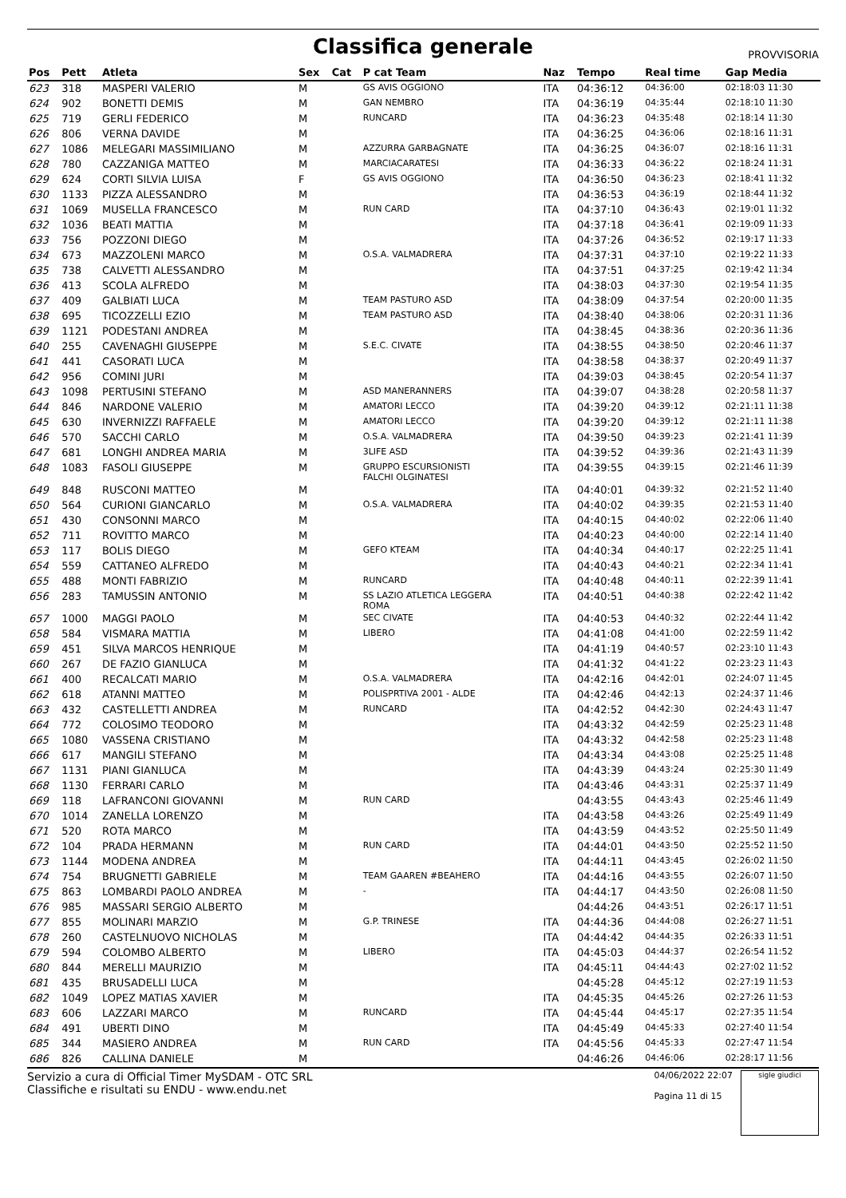Classifica generale
PROVVISORIA
| Pos | Pett | Atleta | Sex | Cat | P cat Team | Naz | Tempo | Real time | Gap Media |
| --- | --- | --- | --- | --- | --- | --- | --- | --- | --- |
| 623 | 318 | MASPERI VALERIO | M | | GS AVIS OGGIONO | ITA | 04:36:12 | 04:36:00 | 02:18:03 11:30 |
| 624 | 902 | BONETTI DEMIS | M | | GAN NEMBRO | ITA | 04:36:19 | 04:35:44 | 02:18:10 11:30 |
| 625 | 719 | GERLI FEDERICO | M | | RUNCARD | ITA | 04:36:23 | 04:35:48 | 02:18:14 11:30 |
| 626 | 806 | VERNA DAVIDE | M | | | ITA | 04:36:25 | 04:36:06 | 02:18:16 11:31 |
| 627 | 1086 | MELEGARI MASSIMILIANO | M | | AZZURRA GARBAGNATE | ITA | 04:36:25 | 04:36:07 | 02:18:16 11:31 |
| 628 | 780 | CAZZANIGA MATTEO | M | | MARCIACARATESI | ITA | 04:36:33 | 04:36:22 | 02:18:24 11:31 |
| 629 | 624 | CORTI SILVIA LUISA | F | | GS AVIS OGGIONO | ITA | 04:36:50 | 04:36:23 | 02:18:41 11:32 |
| 630 | 1133 | PIZZA ALESSANDRO | M | | | ITA | 04:36:53 | 04:36:19 | 02:18:44 11:32 |
| 631 | 1069 | MUSELLA FRANCESCO | M | | RUN CARD | ITA | 04:37:10 | 04:36:43 | 02:19:01 11:32 |
| 632 | 1036 | BEATI MATTIA | M | | | ITA | 04:37:18 | 04:36:41 | 02:19:09 11:33 |
| 633 | 756 | POZZONI DIEGO | M | | | ITA | 04:37:26 | 04:36:52 | 02:19:17 11:33 |
| 634 | 673 | MAZZOLENI MARCO | M | | O.S.A. VALMADRERA | ITA | 04:37:31 | 04:37:10 | 02:19:22 11:33 |
| 635 | 738 | CALVETTI ALESSANDRO | M | | | ITA | 04:37:51 | 04:37:25 | 02:19:42 11:34 |
| 636 | 413 | SCOLA ALFREDO | M | | | ITA | 04:38:03 | 04:37:30 | 02:19:54 11:35 |
| 637 | 409 | GALBIATI LUCA | M | | TEAM PASTURO ASD | ITA | 04:38:09 | 04:37:54 | 02:20:00 11:35 |
| 638 | 695 | TICOZZELLI EZIO | M | | TEAM PASTURO ASD | ITA | 04:38:40 | 04:38:06 | 02:20:31 11:36 |
| 639 | 1121 | PODESTANI ANDREA | M | | | ITA | 04:38:45 | 04:38:36 | 02:20:36 11:36 |
| 640 | 255 | CAVENAGHI GIUSEPPE | M | | S.E.C. CIVATE | ITA | 04:38:55 | 04:38:50 | 02:20:46 11:37 |
| 641 | 441 | CASORATI LUCA | M | | | ITA | 04:38:58 | 04:38:37 | 02:20:49 11:37 |
| 642 | 956 | COMINI JURI | M | | | ITA | 04:39:03 | 04:38:45 | 02:20:54 11:37 |
| 643 | 1098 | PERTUSINI STEFANO | M | | ASD MANERANNERS | ITA | 04:39:07 | 04:38:28 | 02:20:58 11:37 |
| 644 | 846 | NARDONE VALERIO | M | | AMATORI LECCO | ITA | 04:39:20 | 04:39:12 | 02:21:11 11:38 |
| 645 | 630 | INVERNIZZI RAFFAELE | M | | AMATORI LECCO | ITA | 04:39:20 | 04:39:12 | 02:21:11 11:38 |
| 646 | 570 | SACCHI CARLO | M | | O.S.A. VALMADRERA | ITA | 04:39:50 | 04:39:23 | 02:21:41 11:39 |
| 647 | 681 | LONGHI ANDREA MARIA | M | | 3LIFE ASD | ITA | 04:39:52 | 04:39:36 | 02:21:43 11:39 |
| 648 | 1083 | FASOLI GIUSEPPE | M | | GRUPPO ESCURSIONISTI FALCHI OLGINATESI | ITA | 04:39:55 | 04:39:15 | 02:21:46 11:39 |
| 649 | 848 | RUSCONI MATTEO | M | | | ITA | 04:40:01 | 04:39:32 | 02:21:52 11:40 |
| 650 | 564 | CURIONI GIANCARLO | M | | O.S.A. VALMADRERA | ITA | 04:40:02 | 04:39:35 | 02:21:53 11:40 |
| 651 | 430 | CONSONNI MARCO | M | | | ITA | 04:40:15 | 04:40:02 | 02:22:06 11:40 |
| 652 | 711 | ROVITTO MARCO | M | | | ITA | 04:40:23 | 04:40:00 | 02:22:14 11:40 |
| 653 | 117 | BOLIS DIEGO | M | | GEFO KTEAM | ITA | 04:40:34 | 04:40:17 | 02:22:25 11:41 |
| 654 | 559 | CATTANEO ALFREDO | M | | | ITA | 04:40:43 | 04:40:21 | 02:22:34 11:41 |
| 655 | 488 | MONTI FABRIZIO | M | | RUNCARD | ITA | 04:40:48 | 04:40:11 | 02:22:39 11:41 |
| 656 | 283 | TAMUSSIN ANTONIO | M | | SS LAZIO ATLETICA LEGGERA ROMA | ITA | 04:40:51 | 04:40:38 | 02:22:42 11:42 |
| 657 | 1000 | MAGGI PAOLO | M | | SEC CIVATE | ITA | 04:40:53 | 04:40:32 | 02:22:44 11:42 |
| 658 | 584 | VISMARA MATTIA | M | | LIBERO | ITA | 04:41:08 | 04:41:00 | 02:22:59 11:42 |
| 659 | 451 | SILVA MARCOS HENRIQUE | M | | | ITA | 04:41:19 | 04:40:57 | 02:23:10 11:43 |
| 660 | 267 | DE FAZIO GIANLUCA | M | | | ITA | 04:41:32 | 04:41:22 | 02:23:23 11:43 |
| 661 | 400 | RECALCATI MARIO | M | | O.S.A. VALMADRERA | ITA | 04:42:16 | 04:42:01 | 02:24:07 11:45 |
| 662 | 618 | ATANNI MATTEO | M | | POLISPRTIVA 2001 - ALDE | ITA | 04:42:46 | 04:42:13 | 02:24:37 11:46 |
| 663 | 432 | CASTELLETTI ANDREA | M | | RUNCARD | ITA | 04:42:52 | 04:42:30 | 02:24:43 11:47 |
| 664 | 772 | COLOSIMO TEODORO | M | | | ITA | 04:43:32 | 04:42:59 | 02:25:23 11:48 |
| 665 | 1080 | VASSENA CRISTIANO | M | | | ITA | 04:43:32 | 04:42:58 | 02:25:23 11:48 |
| 666 | 617 | MANGILI STEFANO | M | | | ITA | 04:43:34 | 04:43:08 | 02:25:25 11:48 |
| 667 | 1131 | PIANI GIANLUCA | M | | | ITA | 04:43:39 | 04:43:24 | 02:25:30 11:49 |
| 668 | 1130 | FERRARI CARLO | M | | | ITA | 04:43:46 | 04:43:31 | 02:25:37 11:49 |
| 669 | 118 | LAFRANCONI GIOVANNI | M | | RUN CARD | | 04:43:55 | 04:43:43 | 02:25:46 11:49 |
| 670 | 1014 | ZANELLA LORENZO | M | | | ITA | 04:43:58 | 04:43:26 | 02:25:49 11:49 |
| 671 | 520 | ROTA MARCO | M | | | ITA | 04:43:59 | 04:43:52 | 02:25:50 11:49 |
| 672 | 104 | PRADA HERMANN | M | | RUN CARD | ITA | 04:44:01 | 04:43:50 | 02:25:52 11:50 |
| 673 | 1144 | MODENA ANDREA | M | | | ITA | 04:44:11 | 04:43:45 | 02:26:02 11:50 |
| 674 | 754 | BRUGNETTI GABRIELE | M | | TEAM GAAREN #BEAHERO | ITA | 04:44:16 | 04:43:55 | 02:26:07 11:50 |
| 675 | 863 | LOMBARDI PAOLO ANDREA | M | | - | ITA | 04:44:17 | 04:43:50 | 02:26:08 11:50 |
| 676 | 985 | MASSARI SERGIO ALBERTO | M | | | | 04:44:26 | 04:43:51 | 02:26:17 11:51 |
| 677 | 855 | MOLINARI MARZIO | M | | G.P. TRINESE | ITA | 04:44:36 | 04:44:08 | 02:26:27 11:51 |
| 678 | 260 | CASTELNUOVO NICHOLAS | M | | | ITA | 04:44:42 | 04:44:35 | 02:26:33 11:51 |
| 679 | 594 | COLOMBO ALBERTO | M | | LIBERO | ITA | 04:45:03 | 04:44:37 | 02:26:54 11:52 |
| 680 | 844 | MERELLI MAURIZIO | M | | | ITA | 04:45:11 | 04:44:43 | 02:27:02 11:52 |
| 681 | 435 | BRUSADELLI LUCA | M | | | | 04:45:28 | 04:45:12 | 02:27:19 11:53 |
| 682 | 1049 | LOPEZ MATIAS XAVIER | M | | | ITA | 04:45:35 | 04:45:26 | 02:27:26 11:53 |
| 683 | 606 | LAZZARI MARCO | M | | RUNCARD | ITA | 04:45:44 | 04:45:17 | 02:27:35 11:54 |
| 684 | 491 | UBERTI DINO | M | | | ITA | 04:45:49 | 04:45:33 | 02:27:40 11:54 |
| 685 | 344 | MASIERO ANDREA | M | | RUN CARD | ITA | 04:45:56 | 04:45:33 | 02:27:47 11:54 |
| 686 | 826 | CALLINA DANIELE | M | | | | 04:46:26 | 04:46:06 | 02:28:17 11:56 |
Servizio a cura di Official Timer MySDAM - OTC SRL
Classifiche e risultati su ENDU - www.endu.net
04/06/2022 22:07
Pagina 11 di 15
sigle giudici